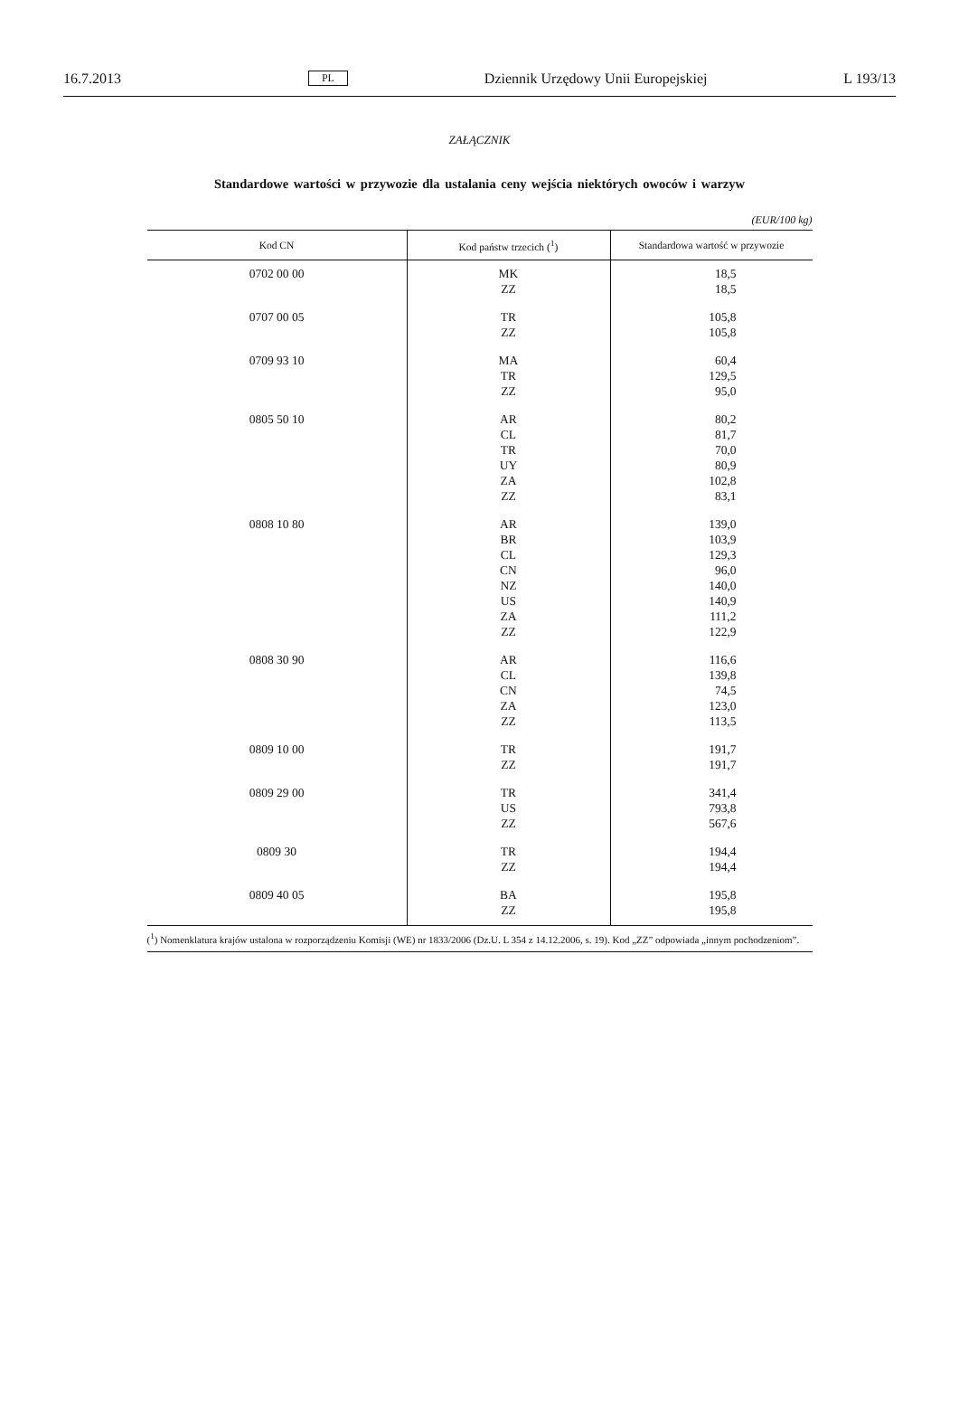16.7.2013 PL Dziennik Urzędowy Unii Europejskiej L 193/13
ZAŁĄCZNIK
Standardowe wartości w przywozie dla ustalania ceny wejścia niektórych owoców i warzyw
(EUR/100 kg)
| Kod CN | Kod państw trzecich (<sup>1</sup>) | Standardowa wartość w przywozie |
| --- | --- | --- |
| 0702 00 00 | MK ZZ | 18,5 18,5 |
| 0707 00 05 | TR ZZ | 105,8 105,8 |
| 0709 93 10 | MA TR ZZ | 60,4 129,5 95,0 |
| 0805 50 10 | AR CL TR UY ZA ZZ | 80,2 81,7 70,0 80,9 102,8 83,1 |
| 0808 10 80 | AR BR CL CN NZ US ZA ZZ | 139,0 103,9 129,3 96,0 140,0 140,9 111,2 122,9 |
| 0808 30 90 | AR CL CN ZA ZZ | 116,6 139,8 74,5 123,0 113,5 |
| 0809 10 00 | TR ZZ | 191,7 191,7 |
| 0809 29 00 | TR US ZZ | 341,4 793,8 567,6 |
| 0809 30 | TR ZZ | 194,4 194,4 |
| 0809 40 05 | BA ZZ | 195,8 195,8 |
(<sup>1</sup>) Nomenklatura krajów ustalona w rozporządzeniu Komisji (WE) nr 1833/2006 (Dz.U. L 354 z 14.12.2006, s. 19). Kod „ZZ” odpowiada „innym pochodzeniom”.